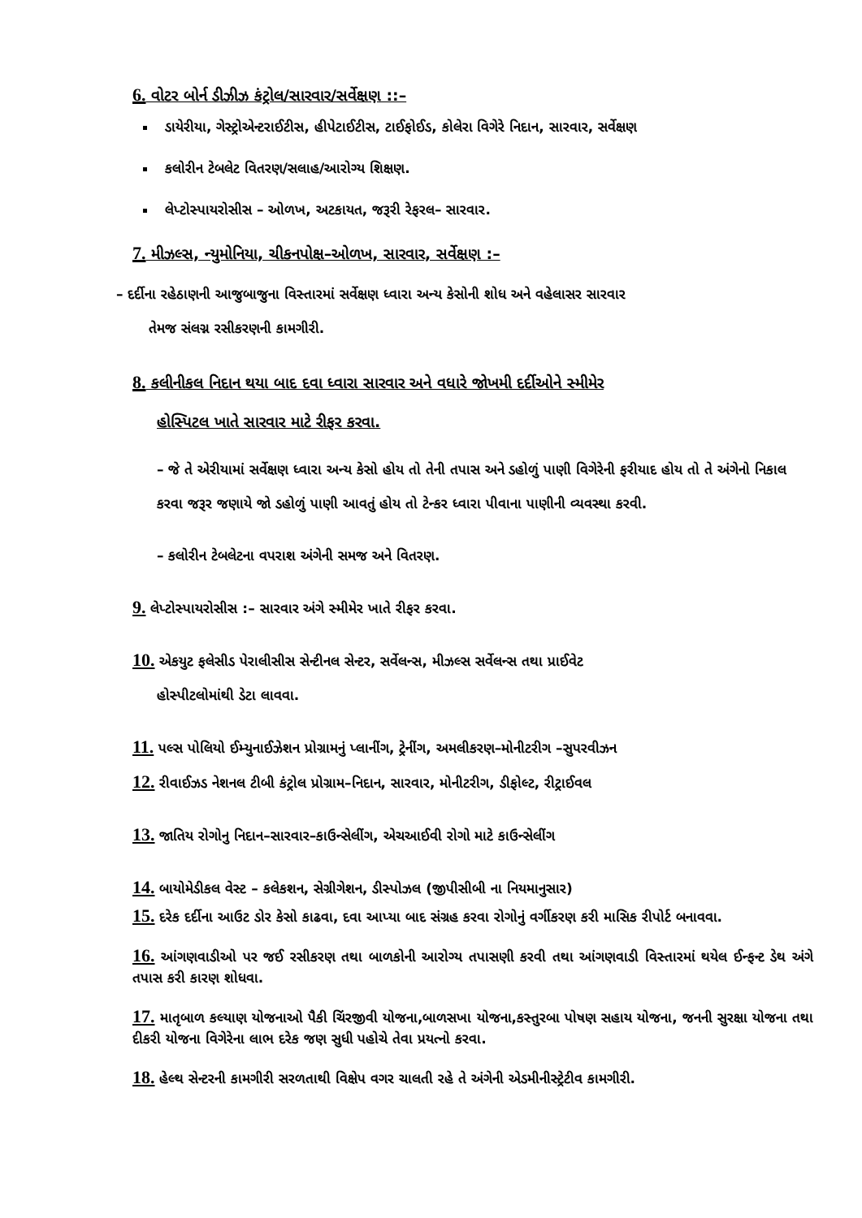6. વોટર બોર્ન ડીઝીઝ કંટ્રોલ/સારવાર/સર્વેક્ષણ ::–
ડાયેરીયા, ગેસ્ટ્રોએન્ટરાઈટીસ, હીપેટાઈટીસ, ટાઈફોઈડ, કોલેરા વિગેરે નિદાન, સારવાર, સર્વેક્ષણ
કલોરીન ટેબલેટ વિતરણ/સલાહ/આરોગ્ય શિક્ષણ.
લેપ્ટોસ્પાયરોસીસ – ઓળખ, અટકાયત, જરૂરી રેફરલ– સારવાર.
7. મીઝલ્સ, ન્યુમોનિયા, ચીકનપોક્ષ–ઓળખ, સારવાર, સર્વેક્ષણ :–
– દર્દીના રહેઠાણની આજુબાજુના વિસ્તારમાં સર્વેક્ષણ ધ્વારા અન્ય કેસોની શોધ અને વહેલાસર સારવાર
તેમજ સંલગ્ન રસીકરણની કામગીરી.
8. કલીનીકલ નિદાન થયા બાદ દવા ધ્વારા સારવાર અને વધારે જોખમી દર્દીઓને સ્મીમેર
હોસ્પિટલ ખાતે સારવાર માટે રીફર કરવા.
– જે તે એરીયામાં સર્વેક્ષણ ધ્વારા અન્ય કેસો હોય તો તેની તપાસ અને ડહોળું પાણી વિગેરેની ફરીયાદ હોય તો તે અંગેનો નિકાલ કરવા જરૂર જણાયે જો ડહોળું પાણી આવતું હોય તો ટેન્કર ધ્વારા પીવાના પાણીની વ્યવસ્થા કરવી.
– કલોરીન ટેબલેટના વપરાશ અંગેની સમજ અને વિતરણ.
9. લેપ્ટોસ્પાયરોસીસ :– સારવાર અંગે સ્મીમેર ખાતે રીફર કરવા.
10. એકયુટ ફલેસીડ પેરાલીસીસ સેન્ટીનલ સેન્ટર, સર્વેલન્સ, મીઝલ્સ સર્વેલન્સ તથા પ્રાઈવેટ
હોસ્પીટલોમાંથી ડેટા લાવવા.
11. પલ્સ પોલિયો ઈમ્યુનાઈઝેશન પ્રોગ્રામનું પ્લાનીંગ, ટ્રેનીંગ, અમલીકરણ–મોનીટરીગ –સુપરવીઝન
12. રીવાઈઝડ નેશનલ ટીબી કંટ્રોલ પ્રોગ્રામ–નિદાન, સારવાર, મોનીટરીગ, ડીફોલ્ટ, રીટ્રાઈવલ
13. જાતિય રોગોનુ નિદાન–સારવાર–કાઉન્સેલીંગ, એચઆઈવી રોગો માટે કાઉન્સેલીંગ
14. બાયોમેડીકલ વેસ્ટ – કલેકશન, સેગ્રીગેશન, ડીસ્પોઝલ (જીપીસીબી ના નિયમાનુસાર)
15. દરેક દર્દીના આઉટ ડોર કેસો કાઢવા, દવા આપ્યા બાદ સંગ્રહ કરવા રોગોનું વર્ગીકરણ કરી માસિક રીપોર્ટ બનાવવા.
16. આંગણવાડીઓ પર જઈ રસીકરણ તથા બાળકોની આરોગ્ય તપાસણી કરવી તથા આંગણવાડી વિસ્તારમાં થયેલ ઈન્ફન્ટ ડેથ અંગે તપાસ કરી કારણ શોધવા.
17. માતૃબાળ કલ્યાણ યોજનાઓ પૈકી ચિંરજીવી યોજના,બાળસખા યોજના,કસ્તુરબા પોષણ સહાય યોજના, જનની સુરક્ષા યોજના તથા દીકરી યોજના વિગેરેના લાભ દરેક જણ સુધી પહોચે તેવા પ્રયત્નો કરવા.
18. હેલ્થ સેન્ટરની કામગીરી સરળતાથી વિક્ષેપ વગર ચાલતી રહે તે અંગેની એડમીનીસ્ટ્રેટીવ કામગીરી.